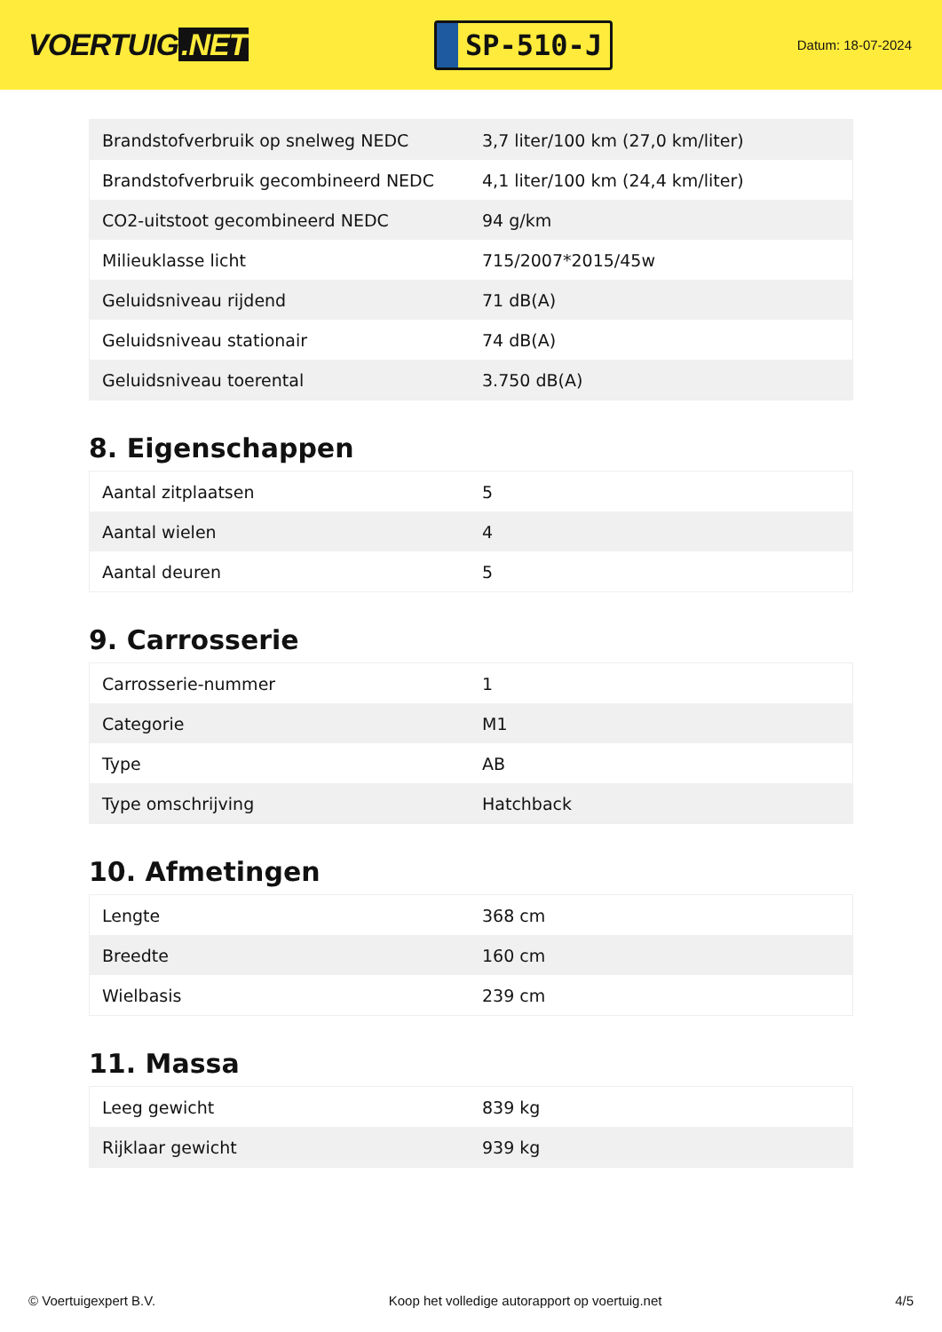VOERTUIG.NET
SP-510-J
Datum: 18-07-2024
| Brandstofverbruik op snelweg NEDC | 3,7 liter/100 km (27,0 km/liter) |
| Brandstofverbruik gecombineerd NEDC | 4,1 liter/100 km (24,4 km/liter) |
| CO2-uitstoot gecombineerd NEDC | 94 g/km |
| Milieuklasse licht | 715/2007*2015/45w |
| Geluidsniveau rijdend | 71 dB(A) |
| Geluidsniveau stationair | 74 dB(A) |
| Geluidsniveau toerental | 3.750 dB(A) |
8. Eigenschappen
| Aantal zitplaatsen | 5 |
| Aantal wielen | 4 |
| Aantal deuren | 5 |
9. Carrosserie
| Carrosserie-nummer | 1 |
| Categorie | M1 |
| Type | AB |
| Type omschrijving | Hatchback |
10. Afmetingen
| Lengte | 368 cm |
| Breedte | 160 cm |
| Wielbasis | 239 cm |
11. Massa
| Leeg gewicht | 839 kg |
| Rijklaar gewicht | 939 kg |
© Voertuigexpert B.V. Koop het volledige autorapport op voertuig.net 4/5